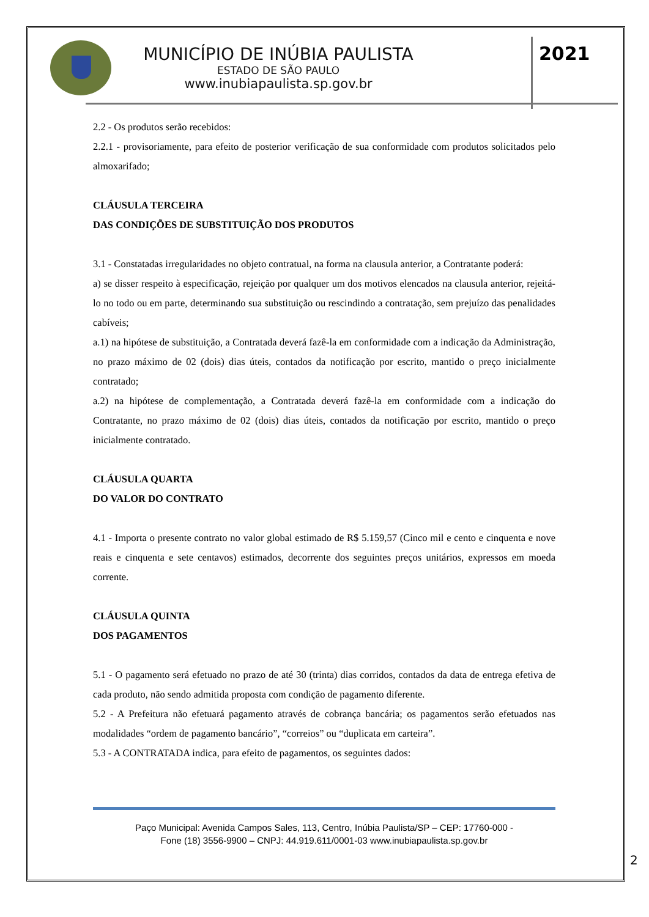MUNICÍPIO DE INÚBIA PAULISTA
ESTADO DE SÃO PAULO
www.inubiapaulista.sp.gov.br
2021
2.2 - Os produtos serão recebidos:
2.2.1 - provisoriamente, para efeito de posterior verificação de sua conformidade com produtos solicitados pelo almoxarifado;
CLÁUSULA TERCEIRA
DAS CONDIÇÕES DE SUBSTITUIÇÃO DOS PRODUTOS
3.1 - Constatadas irregularidades no objeto contratual, na forma na clausula anterior, a Contratante poderá:
a) se disser respeito à especificação, rejeição por qualquer um dos motivos elencados na clausula anterior, rejeitá-lo no todo ou em parte, determinando sua substituição ou rescindindo a contratação, sem prejuízo das penalidades cabíveis;
a.1) na hipótese de substituição, a Contratada deverá fazê-la em conformidade com a indicação da Administração, no prazo máximo de 02 (dois) dias úteis, contados da notificação por escrito, mantido o preço inicialmente contratado;
a.2) na hipótese de complementação, a Contratada deverá fazê-la em conformidade com a indicação do Contratante, no prazo máximo de 02 (dois) dias úteis, contados da notificação por escrito, mantido o preço inicialmente contratado.
CLÁUSULA QUARTA
DO VALOR DO CONTRATO
4.1 - Importa o presente contrato no valor global estimado de R$ 5.159,57 (Cinco mil e cento e cinquenta e nove reais e cinquenta e sete centavos) estimados, decorrente dos seguintes preços unitários, expressos em moeda corrente.
CLÁUSULA QUINTA
DOS PAGAMENTOS
5.1 - O pagamento será efetuado no prazo de até 30 (trinta) dias corridos, contados da data de entrega efetiva de cada produto, não sendo admitida proposta com condição de pagamento diferente.
5.2 - A Prefeitura não efetuará pagamento através de cobrança bancária; os pagamentos serão efetuados nas modalidades “ordem de pagamento bancário”, “correios” ou “duplicata em carteira”.
5.3 - A CONTRATADA indica, para efeito de pagamentos, os seguintes dados:
Paço Municipal: Avenida Campos Sales, 113, Centro, Inúbia Paulista/SP – CEP: 17760-000 -
Fone (18) 3556-9900 – CNPJ: 44.919.611/0001-03 www.inubiapaulista.sp.gov.br
2